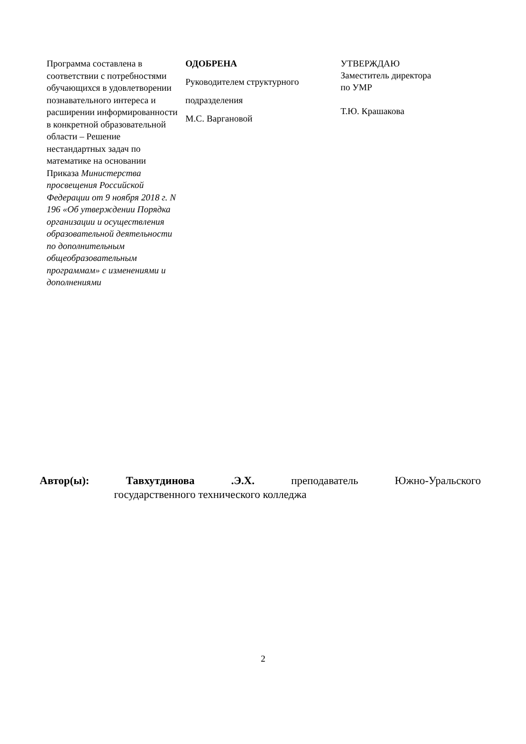Программа составлена в соответствии с потребностями обучающихся в удовлетворении познавательного интереса и расширении информированности в конкретной образовательной области – Решение нестандартных задач по математике на основании Приказа Министерства просвещения Российской Федерации от 9 ноября 2018 г. N 196 «Об утверждении Порядка организации и осуществления образовательной деятельности по дополнительным общеобразовательным программам» с изменениями и дополнениями
ОДОБРЕНА
Руководителем структурного
подразделения
М.С. Варгановой
УТВЕРЖДАЮ
Заместитель директора
по УМР
Т.Ю. Крашакова
Автор(ы): Тавхутдинова .Э.Х. преподаватель Южно-Уральского
государственного технического колледжа
2